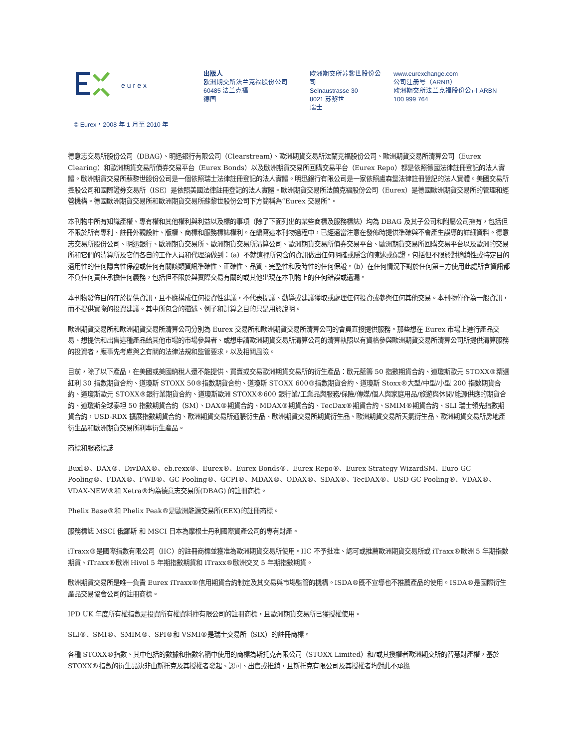eurex
出版人
欧洲期交所法兰克福股份公司
60485 法兰克福
德国
欧洲期交所苏黎世股份公司
Selnaustrasse 30
8021 苏黎世
瑞士
www.eurexchange.com
公司注册号（ARNB）
欧洲期交所法兰克福股份公司 ARBN
100 999 764
© Eurex，2008 年 1 月至 2010 年
德意志交易所股份公司（DBAG）、明迅銀行有限公司（Clearstream）、歐洲期貨交易所法蘭克福股份公司、歐洲期貨交易所清算公司（Eurex Clearing）和歐洲期貨交易所債券交易平台（Eurex Bonds）以及歐洲期貨交易所回購交易平台（Eurex Repo）都是依照德國法律註冊登記的法人實體。歐洲期貨交易所蘇黎世股份公司是一個依照瑞士法律註冊登記的法人實體。明迅銀行有限公司是一家依照盧森堡法律註冊登記的法人實體。美國交易所控股公司和國際證券交易所（ISE）是依照美國法律註冊登記的法人實體。歐洲期貨交易所法蘭克福股份公司（Eurex）是德國歐洲期貨交易所的管理和經營機構。德國歐洲期貨交易所和歐洲期貨交易所蘇黎世股份公司下方簡稱為“Eurex 交易所”。
本刊物中所有知識產權、專有權和其他權利與利益以及標的事項（除了下面列出的某些商標及服務標誌）均為 DBAG 及其子公司和附屬公司擁有，包括但不限於所有專利、註冊外觀設計、版權、商標和服務標誌權利。在編寫這本刊物過程中，已經適當注意在發佈時提供準確與不會產生誤導的詳細資料。德意志交易所股份公司、明迅銀行、歐洲期貨交易所、歐洲期貨交易所清算公司、歐洲期貨交易所債券交易平台、歐洲期貨交易所回購交易平台以及歐洲的交易所和它們的清算所及它們各自的工作人員和代理須做到：（a）不就這裡所包含的資訊做出任何明確或隱含的陳述或保證，包括但不限於對適銷性或特定目的適用性的任何隱含性保證或任何有關該類資訊準確性、正確性、品質、完整性和及時性的任何保證。（b）在任何情況下對於任何第三方使用此處所含資訊都不負任何責任承擔任何義務，包括但不限於與實際交易有關的或其他出現在本刊物上的任何錯誤或遺漏。
本刊物發佈目的在於提供資訊，且不應構成任何投資性建議，不代表提議、勸導或建議獲取或處理任何投資或參與任何其他交易。本刊物僅作為一般資訊，而不提供實際的投資建議。其中所包含的描述、例子和計算之目的只是用於說明。
歐洲期貨交易所和歐洲期貨交易所清算公司分別為 Eurex 交易所和歐洲期貨交易所清算公司的會員直接提供服務。那些想在 Eurex 市場上進行產品交易、想提供和出售這種產品給其他市場的市場參與者、或想申請歐洲期貨交易所清算公司的清算執照以有資格參與歐洲期貨交易所清算公司所提供清算服務的投資者，應事先考慮與之有關的法律法規和監管要求，以及相關風險。
目前，除了以下產品，在美國或美國納稅人還不能提供、買賣或交易歐洲期貨交易所的衍生產品：歐元藍籌 50 指數期貨合約、道瓊斯歐元 STOXX®精選紅利 30 指數期貨合約、道瓊斯 STOXX 50®指數期貨合約、道瓊斯 STOXX 600®指數期貨合約、道瓊斯 Stoxx®大型/中型/小型 200 指數期貨合約、道瓊斯歐元 STOXX®銀行業期貨合約、道瓊斯歐洲 STOXX®600 銀行業/工業品與服務/保險/傳媒/個人與家庭用品/旅遊與休閒/能源供應的期貨合約、道瓊斯全球泰坦 50 指數期貨合約（SM）、DAX®期貨合約、MDAX®期貨合約、TecDax®期貨合約、SMIM®期貨合約、SLI 瑞士領先指數期貨合約，USD-RDX 擴展指數期貨合約、歐洲期貨交易所通脹衍生品、歐洲期貨交易所期貨衍生品、歐洲期貨交易所天氣衍生品、歐洲期貨交易所房地產衍生品和歐洲期貨交易所利率衍生產品。
商標和服務標誌
Buxl®、DAX®、DivDAX®、eb.rexx®、Eurex®、Eurex Bonds®、Eurex Repo®、Eurex Strategy WizardSM、Euro GC Pooling®、FDAX®、FWB®、GC Pooling®、GCPI®、MDAX®、ODAX®、SDAX®、TecDAX®、USD GC Pooling®、VDAX®、VDAX-NEW®和 Xetra®均為德意志交易所(DBAG) 的註冊商標。
Phelix Base®和 Phelix Peak®是歐洲能源交易所(EEX)的註冊商標。
服務標誌 MSCI 俄羅斯 和 MSCI 日本為摩根士丹利國際資產公司的專有財產。
iTraxx®是國際指數有限公司（IIC）的註冊商標並獲准為歐洲期貨交易所使用。IIC 不予批准、認可或推薦歐洲期貨交易所或 iTraxx®歐洲 5 年期指數期貨、iTraxx®歐洲 Hivol 5 年期指數期貨和 iTraxx®歐洲交叉 5 年期指數期貨。
歐洲期貨交易所是唯一負責 Eurex iTraxx®信用期貨合約制定及其交易與市場監管的機構。ISDA®既不宣導也不推薦產品的使用。ISDA®是國際衍生產品交易協會公司的註冊商標。
IPD UK 年度所有權指數是投資所有權資料庫有限公司的註冊商標，且歐洲期貨交易所已獲授權使用。
SLI®、SMI®、SMIM®、SPI®和 VSMI®是瑞士交易所（SIX）的註冊商標。
各種 STOXX®指數、其中包括的數據和指數名稱中使用的商標為斯托克有限公司（STOXX Limited）和/或其授權者歐洲期交所的智慧財產權，基於 STOXX®指數的衍生品決非由斯托克及其授權者發起、認可、出售或推銷，且斯托克有限公司及其授權者均對此不承擔